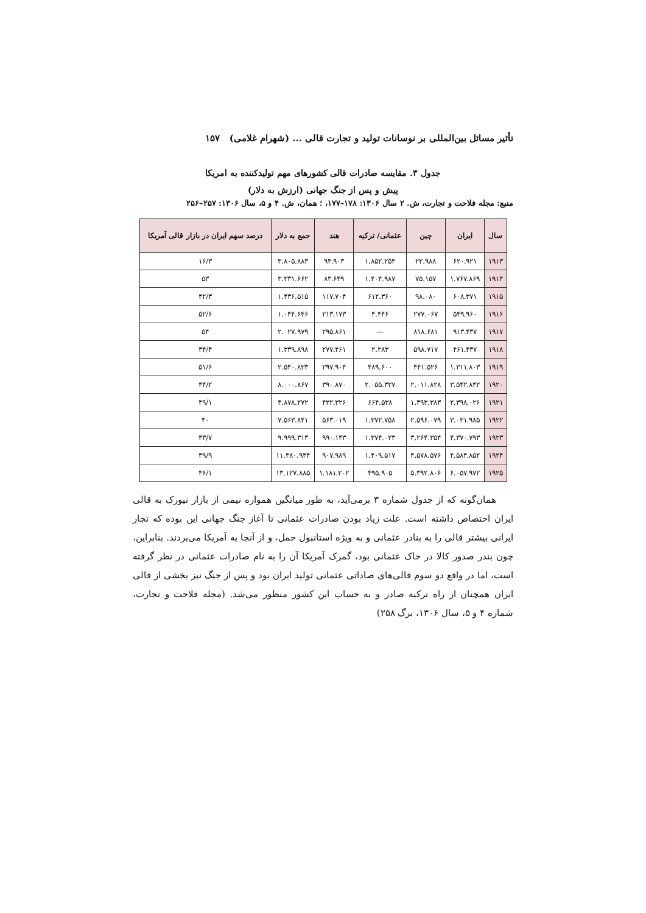تأثیر مسائل بین‌المللی بر نوسانات تولید و تجارت قالی ... (شهرام غلامی) ۱۵۷
جدول ۳. مقایسه صادرات قالی کشورهای مهم تولیدکننده به امریکا
پیش و پس از جنگ جهانی (ارزش به دلار)
منبع: مجله فلاحت و تجارت، ش. ۲ سال ۱۳۰۶: ۱۷۸–۱۷۷، ؛ همان، ش. ۴ و ۵، سال ۱۳۰۶: ۲۵۷–۲۵۶
| سال | ایران | چین | عثمانی/ ترکیه | هند | جمع به دلار | درصد سهم ایران در بازار قالی آمریکا |
| --- | --- | --- | --- | --- | --- | --- |
| ۱۹۱۳ | ۶۲۰.۹۲۱ | ۲۲.۹۸۸ | ۱.۸۵۲.۲۵۴ | ۹۳.۹۰۳ | ۳.۸۰۵.۸۸۳ | ۱۶/۳ |
| ۱۹۱۴ | ۱.۷۶۷.۸۶۹ | ۷۵.۱۵۷ | ۱.۴۰۴.۹۸۷ | ۸۳.۶۴۹ | ۳.۳۳۱.۶۶۲ | ۵۳ |
| ۱۹۱۵ | ۶۰۸.۳۷۱ | ۹۸.۰۸۰ | ۶۱۲.۳۶۰ | ۱۱۷.۷۰۴ | ۱.۴۳۶.۵۱۵ | ۴۲/۳ |
| ۱۹۱۶ | ۵۴۹.۹۶۰ | ۲۷۷.۰۶۷ | ۴.۴۴۶ | ۲۱۳.۱۷۳ | ۱.۰۴۴.۶۴۶ | ۵۲/۶ |
| ۱۹۱۷ | ۹۱۳.۴۳۷ | ۸۱۸.۶۸۱ | — | ۲۹۵.۸۶۱ | ۲.۰۲۷.۹۷۹ | ۵۴ |
| ۱۹۱۸ | ۴۶۱.۴۳۷ | ۵۹۸.۷۱۷ | ۲.۲۸۳ | ۲۷۷.۴۶۱ | ۱.۳۳۹.۸۹۸ | ۳۴/۴ |
| ۱۹۱۹ | ۱.۳۱۱.۸۰۳ | ۴۴۱.۵۲۶ | ۴۸۹.۶۰۰ | ۲۹۷.۹۰۴ | ۲.۵۴۰.۸۳۳ | ۵۱/۶ |
| ۱۹۲۰ | ۳.۵۴۲.۸۴۲ | ۲.۰۱۱.۸۲۸ | ۲.۰۵۵.۳۲۷ | ۳۹۰.۸۷۰ | ۸.۰۰۰.۸۶۷ | ۴۴/۲ |
| ۱۹۲۱ | ۲.۳۹۸.۰۲۶ | ۱.۳۹۳.۳۸۳ | ۶۶۴.۵۳۸ | ۴۲۲.۳۲۶ | ۴.۸۷۸.۲۷۲ | ۴۹/۱ |
| ۱۹۲۲ | ۳.۰۳۱.۹۸۵ | ۲.۵۹۶.۰۷۹ | ۱.۳۷۲.۷۵۸ | ۵۶۳.۰۱۹ | ۷.۵۶۳.۸۴۱ | ۴۰ |
| ۱۹۲۳ | ۴.۳۷۰.۷۹۳ | ۳.۲۶۴.۳۵۴ | ۱.۳۷۴.۰۲۳ | ۹۹۰.۱۴۳ | ۹.۹۹۹.۳۱۳ | ۴۳/۷ |
| ۱۹۲۴ | ۴.۵۸۴.۸۵۲ | ۴.۵۷۸.۵۷۶ | ۱.۴۰۹.۵۱۷ | ۹۰۷.۹۸۹ | ۱۱.۴۸۰.۹۳۴ | ۳۹/۹ |
| ۱۹۲۵ | ۶.۰۵۷.۹۷۲ | ۵.۳۹۲.۸۰۶ | ۴۹۵.۹۰۵ | ۱.۱۸۱.۲۰۲ | ۱۳.۱۲۷.۸۸۵ | ۴۶/۱ |
همان‌گونه که از جدول شماره ۳ برمی‌آید، به طور میانگین همواره نیمی از بازار نیورک به قالی ایران اختصاص داشته است. علت زیاد بودن صادرات عثمانی تا آغاز جنگ جهانی این بوده که تجار ایرانی بیشتر قالی را به بنادر عثمانی و به ویژه استانبول حمل، و از آنجا به آمریکا می‌بردند. بنابراین، چون بندر صدور کالا در خاک عثمانی بود، گمرک آمریکا آن را به نام صادرات عثمانی در نظر گرفته است، اما در واقع دو سوم قالی‌های صاداتی عثمانی تولید ایران بود و پس از جنگ نیز بخشی از قالی ایران همچنان از راه ترکیه صادر و به حساب این کشور منظور می‌شد. (مجله فلاحت و تجارت، شماره ۴ و ۵، سال ۱۳۰۶، برگ ۲۵۸)